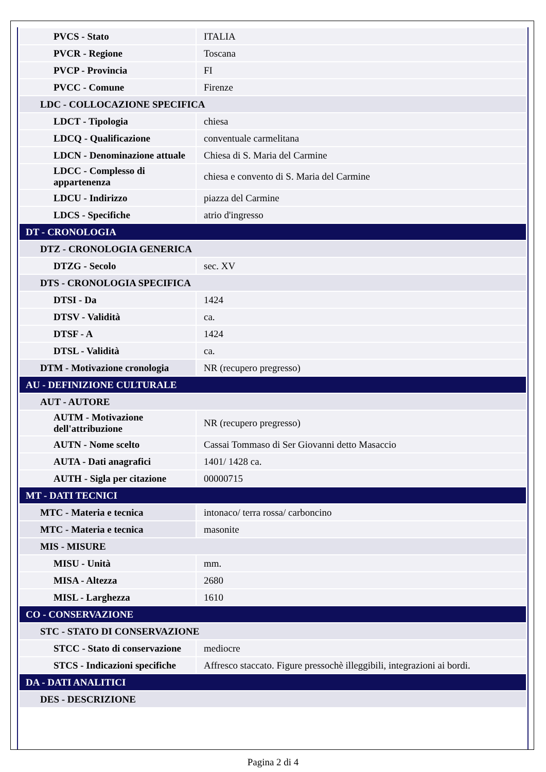| PVCS - Stato | ITALIA |
| PVCR - Regione | Toscana |
| PVCP - Provincia | FI |
| PVCC - Comune | Firenze |
| LDC - COLLOCAZIONE SPECIFICA | |
| LDCT - Tipologia | chiesa |
| LDCQ - Qualificazione | conventuale carmelitana |
| LDCN - Denominazione attuale | Chiesa di S. Maria del Carmine |
| LDCC - Complesso di appartenenza | chiesa e convento di S. Maria del Carmine |
| LDCU - Indirizzo | piazza del Carmine |
| LDCS - Specifiche | atrio d'ingresso |
| DT - CRONOLOGIA | |
| DTZ - CRONOLOGIA GENERICA | |
| DTZG - Secolo | sec. XV |
| DTS - CRONOLOGIA SPECIFICA | |
| DTSI - Da | 1424 |
| DTSV - Validità | ca. |
| DTSF - A | 1424 |
| DTSL - Validità | ca. |
| DTM - Motivazione cronologia | NR (recupero pregresso) |
| AU - DEFINIZIONE CULTURALE | |
| AUT - AUTORE | |
| AUTM - Motivazione dell'attribuzione | NR (recupero pregresso) |
| AUTN - Nome scelto | Cassai Tommaso di Ser Giovanni detto Masaccio |
| AUTA - Dati anagrafici | 1401/ 1428 ca. |
| AUTH - Sigla per citazione | 00000715 |
| MT - DATI TECNICI | |
| MTC - Materia e tecnica | intonaco/ terra rossa/ carboncino |
| MTC - Materia e tecnica | masonite |
| MIS - MISURE | |
| MISU - Unità | mm. |
| MISA - Altezza | 2680 |
| MISL - Larghezza | 1610 |
| CO - CONSERVAZIONE | |
| STC - STATO DI CONSERVAZIONE | |
| STCC - Stato di conservazione | mediocre |
| STCS - Indicazioni specifiche | Affresco staccato. Figure pressochè illeggibili, integrazioni ai bordi. |
| DA - DATI ANALITICI | |
| DES - DESCRIZIONE | |
Pagina 2 di 4